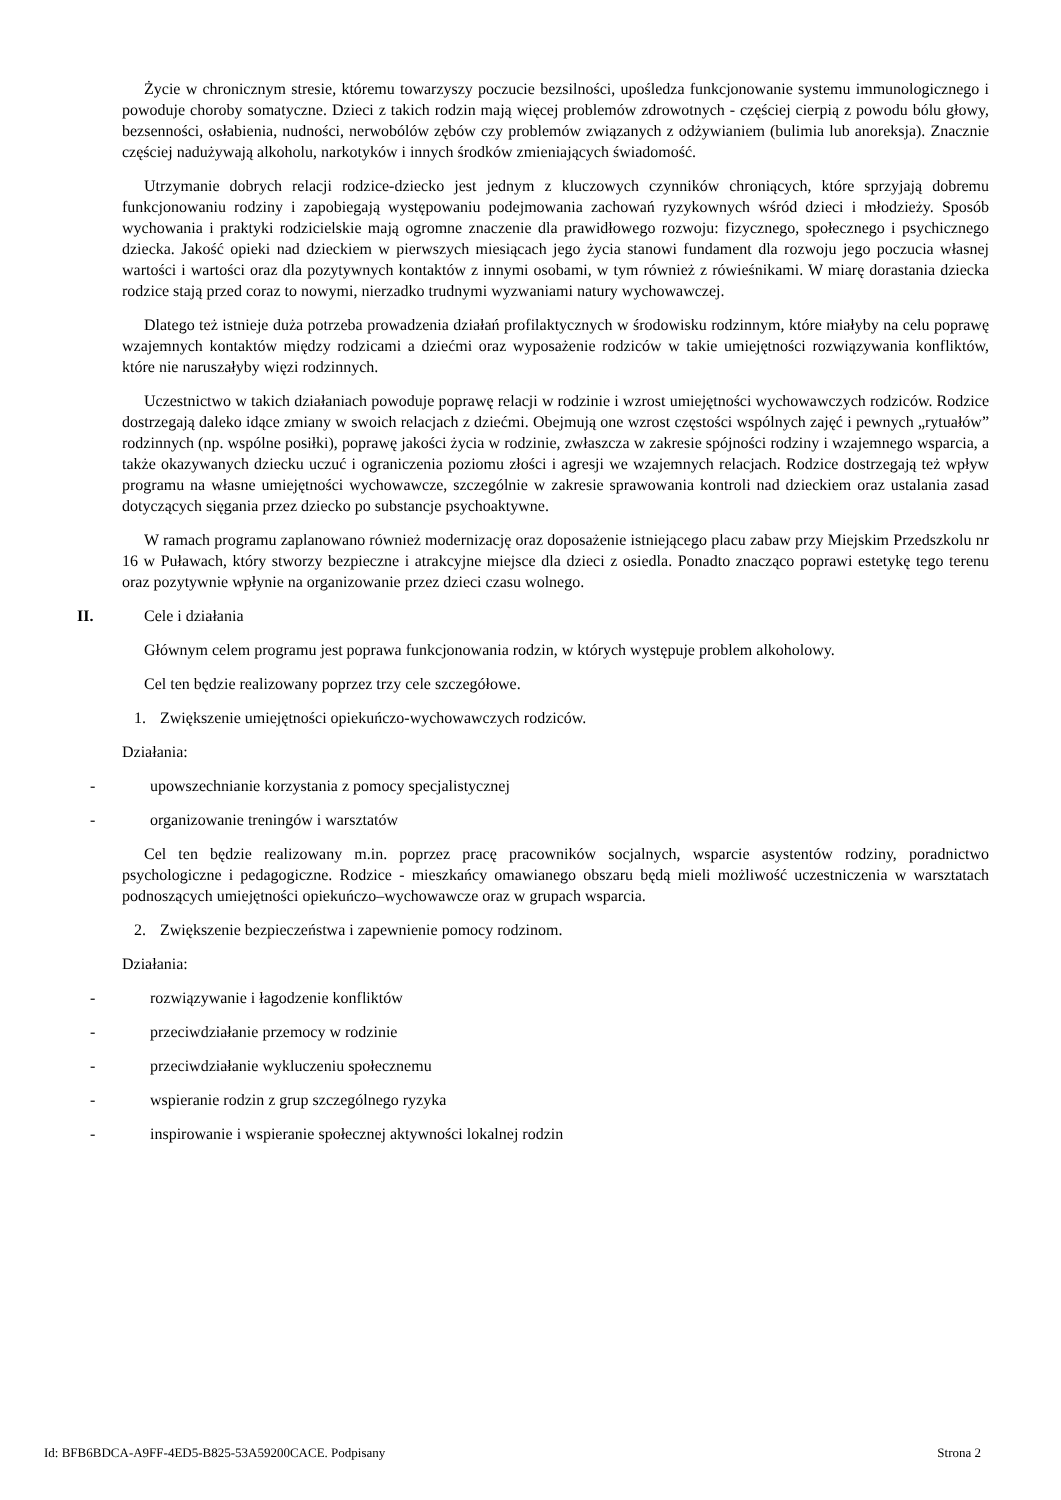Życie w chronicznym stresie, któremu towarzyszy poczucie bezsilności, upośledza funkcjonowanie systemu immunologicznego i powoduje choroby somatyczne. Dzieci z takich rodzin mają więcej problemów zdrowotnych - częściej cierpią z powodu bólu głowy, bezsenności, osłabienia, nudności, nerwobólów zębów czy problemów związanych z odżywianiem (bulimia lub anoreksja). Znacznie częściej nadużywają alkoholu, narkotyków i innych środków zmieniających świadomość.
Utrzymanie dobrych relacji rodzice-dziecko jest jednym z kluczowych czynników chroniących, które sprzyjają dobremu funkcjonowaniu rodziny i zapobiegają występowaniu podejmowania zachowań ryzykownych wśród dzieci i młodzieży. Sposób wychowania i praktyki rodzicielskie mają ogromne znaczenie dla prawidłowego rozwoju: fizycznego, społecznego i psychicznego dziecka. Jakość opieki nad dzieckiem w pierwszych miesiącach jego życia stanowi fundament dla rozwoju jego poczucia własnej wartości i wartości oraz dla pozytywnych kontaktów z innymi osobami, w tym również z rówieśnikami. W miarę dorastania dziecka rodzice stają przed coraz to nowymi, nierzadko trudnymi wyzwaniami natury wychowawczej.
Dlatego też istnieje duża potrzeba prowadzenia działań profilaktycznych w środowisku rodzinnym, które miałyby na celu poprawę wzajemnych kontaktów między rodzicami a dziećmi oraz wyposażenie rodziców w takie umiejętności rozwiązywania konfliktów, które nie naruszałyby więzi rodzinnych.
Uczestnictwo w takich działaniach powoduje poprawę relacji w rodzinie i wzrost umiejętności wychowawczych rodziców. Rodzice dostrzegają daleko idące zmiany w swoich relacjach z dziećmi. Obejmują one wzrost częstości wspólnych zajęć i pewnych „rytuałów” rodzinnych (np. wspólne posiłki), poprawę jakości życia w rodzinie, zwłaszcza w zakresie spójności rodziny i wzajemnego wsparcia, a także okazywanych dziecku uczuć i ograniczenia poziomu złości i agresji we wzajemnych relacjach. Rodzice dostrzegają też wpływ programu na własne umiejętności wychowawcze, szczególnie w zakresie sprawowania kontroli nad dzieckiem oraz ustalania zasad dotyczących sięgania przez dziecko po substancje psychoaktywne.
W ramach programu zaplanowano również modernizację oraz doposażenie istniejącego placu zabaw przy Miejskim Przedszkolu nr 16 w Puławach, który stworzy bezpieczne i atrakcyjne miejsce dla dzieci z osiedla. Ponadto znacząco poprawi estetykę tego terenu oraz pozytywnie wpłynie na organizowanie przez dzieci czasu wolnego.
II. Cele i działania
Głównym celem programu jest poprawa funkcjonowania rodzin, w których występuje problem alkoholowy.
Cel ten będzie realizowany poprzez trzy cele szczegółowe.
1. Zwiększenie umiejętności opiekuńczo-wychowawczych rodziców.
Działania:
- upowszechnianie korzystania z pomocy specjalistycznej
- organizowanie treningów i warsztatów
Cel ten będzie realizowany m.in. poprzez pracę pracowników socjalnych, wsparcie asystentów rodziny, poradnictwo psychologiczne i pedagogiczne. Rodzice - mieszkańcy omawianego obszaru będą mieli możliwość uczestniczenia w warsztatach podnoszących umiejętności opiekuńczo–wychowawcze oraz w grupach wsparcia.
2. Zwiększenie bezpieczeństwa i zapewnienie pomocy rodzinom.
Działania:
- rozwiązywanie i łagodzenie konfliktów
- przeciwdziałanie przemocy w rodzinie
- przeciwdziałanie wykluczeniu społecznemu
- wspieranie rodzin z grup szczególnego ryzyka
- inspirowanie i wspieranie społecznej aktywności lokalnej rodzin
Id: BFB6BDCA-A9FF-4ED5-B825-53A59200CACE. Podpisany Strona 2